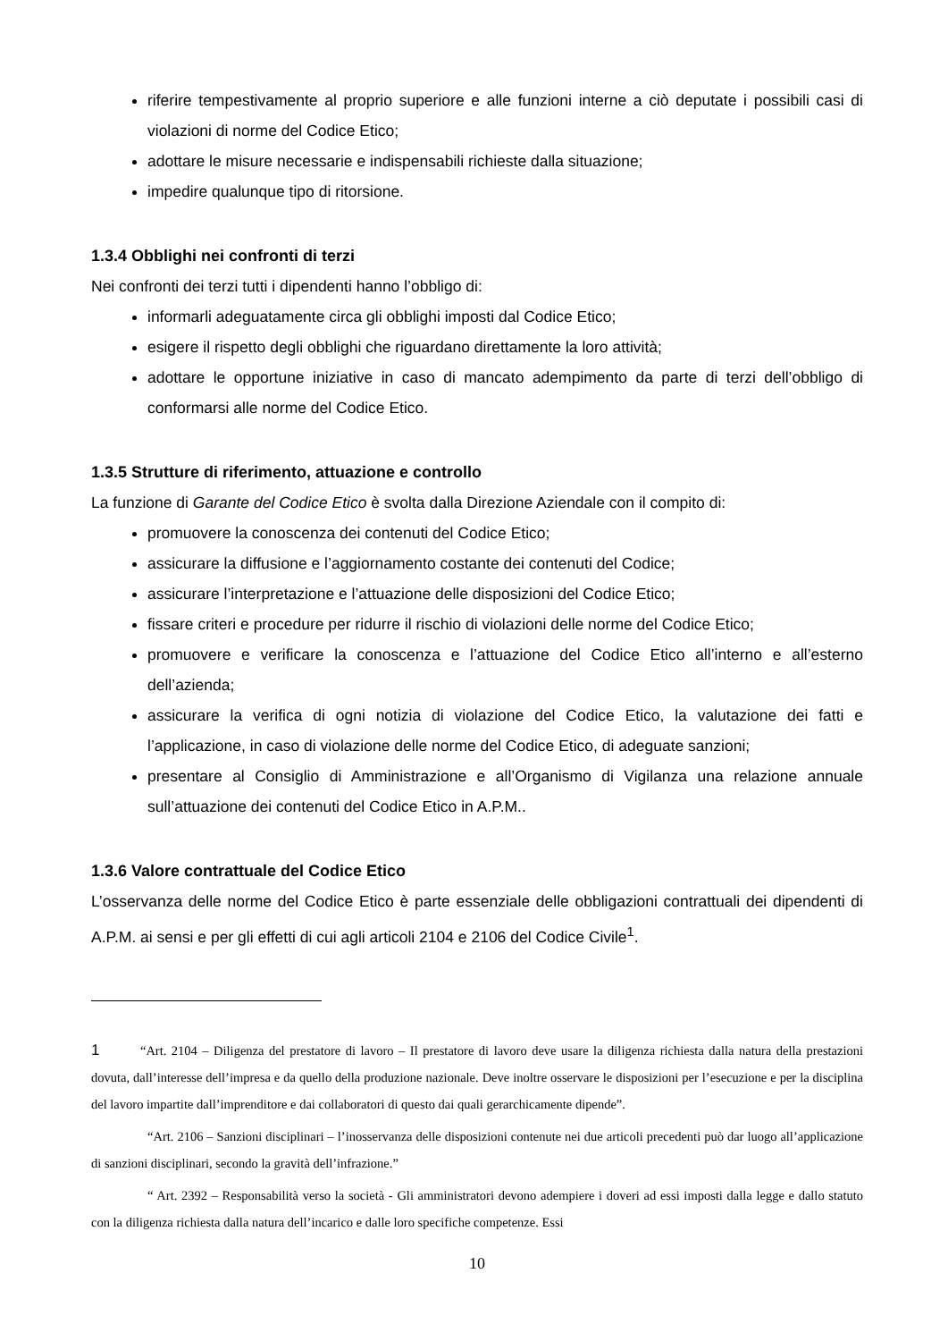riferire tempestivamente al proprio superiore e alle funzioni interne a ciò deputate i possibili casi di violazioni di norme del Codice Etico;
adottare le misure necessarie e indispensabili richieste dalla situazione;
impedire qualunque tipo di ritorsione.
1.3.4 Obblighi nei confronti di terzi
Nei confronti dei terzi tutti i dipendenti hanno l’obbligo di:
informarli adeguatamente circa gli obblighi imposti dal Codice Etico;
esigere il rispetto degli obblighi che riguardano direttamente la loro attività;
adottare le opportune iniziative in caso di mancato adempimento da parte di terzi dell’obbligo di conformarsi alle norme del Codice Etico.
1.3.5 Strutture di riferimento, attuazione e controllo
La funzione di Garante del Codice Etico è svolta dalla Direzione Aziendale con il compito di:
promuovere la conoscenza dei contenuti del Codice Etico;
assicurare la diffusione e l’aggiornamento costante dei contenuti del Codice;
assicurare l’interpretazione e l’attuazione delle disposizioni del Codice Etico;
fissare criteri e procedure per ridurre il rischio di violazioni delle norme del Codice Etico;
promuovere e verificare la conoscenza e l’attuazione del Codice Etico all’interno e all’esterno dell’azienda;
assicurare la verifica di ogni notizia di violazione del Codice Etico, la valutazione dei fatti e l’applicazione, in caso di violazione delle norme del Codice Etico, di adeguate sanzioni;
presentare al Consiglio di Amministrazione e all’Organismo di Vigilanza una relazione annuale sull’attuazione dei contenuti del Codice Etico in A.P.M..
1.3.6 Valore contrattuale del Codice Etico
L’osservanza delle norme del Codice Etico è parte essenziale delle obbligazioni contrattuali dei dipendenti di A.P.M. ai sensi e per gli effetti di cui agli articoli 2104 e 2106 del Codice Civile<sup>1</sup>.
1 “Art. 2104 – Diligenza del prestatore di lavoro – Il prestatore di lavoro deve usare la diligenza richiesta dalla natura della prestazioni dovuta, dall’interesse dell’impresa e da quello della produzione nazionale. Deve inoltre osservare le disposizioni per l’esecuzione e per la disciplina del lavoro impartite dall’imprenditore e dai collaboratori di questo dai quali gerarchicamente dipende”.
“Art. 2106 – Sanzioni disciplinari – l’inosservanza delle disposizioni contenute nei due articoli precedenti può dar luogo all’applicazione di sanzioni disciplinari, secondo la gravità dell’infrazione.”
“ Art. 2392 – Responsabilità verso la società - Gli amministratori devono adempiere i doveri ad essi imposti dalla legge e dallo statuto con la diligenza richiesta dalla natura dell’incarico e dalle loro specifiche competenze. Essi
10